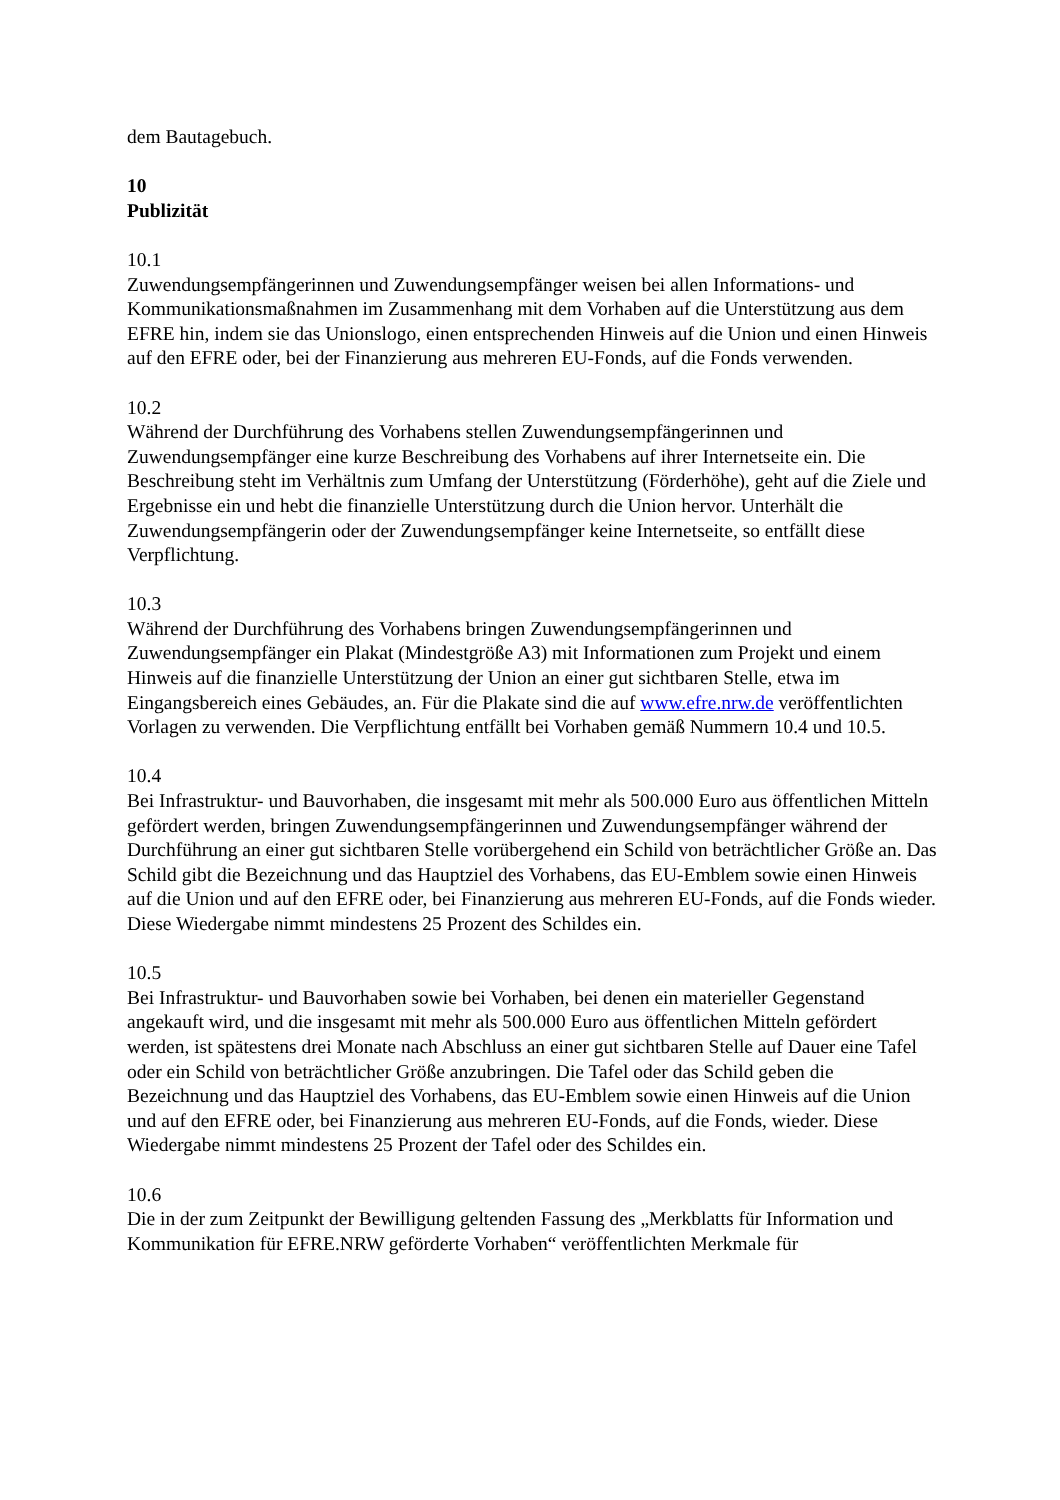dem Bautagebuch.
10
Publizität
10.1
Zuwendungsempfängerinnen und Zuwendungsempfänger weisen bei allen Informations- und Kommunikationsmaßnahmen im Zusammenhang mit dem Vorhaben auf die Unterstützung aus dem EFRE hin, indem sie das Unionslogo, einen entsprechenden Hinweis auf die Union und einen Hinweis auf den EFRE oder, bei der Finanzierung aus mehreren EU-Fonds, auf die Fonds verwenden.
10.2
Während der Durchführung des Vorhabens stellen Zuwendungsempfängerinnen und Zuwendungsempfänger eine kurze Beschreibung des Vorhabens auf ihrer Internetseite ein. Die Beschreibung steht im Verhältnis zum Umfang der Unterstützung (Förderhöhe), geht auf die Ziele und Ergebnisse ein und hebt die finanzielle Unterstützung durch die Union hervor. Unterhält die Zuwendungsempfängerin oder der Zuwendungsempfänger keine Internetseite, so entfällt diese Verpflichtung.
10.3
Während der Durchführung des Vorhabens bringen Zuwendungsempfängerinnen und Zuwendungsempfänger ein Plakat (Mindestgröße A3) mit Informationen zum Projekt und einem Hinweis auf die finanzielle Unterstützung der Union an einer gut sichtbaren Stelle, etwa im Eingangsbereich eines Gebäudes, an. Für die Plakate sind die auf www.efre.nrw.de veröffentlichten Vorlagen zu verwenden. Die Verpflichtung entfällt bei Vorhaben gemäß Nummern 10.4 und 10.5.
10.4
Bei Infrastruktur- und Bauvorhaben, die insgesamt mit mehr als 500.000 Euro aus öffentlichen Mitteln gefördert werden, bringen Zuwendungsempfängerinnen und Zuwendungsempfänger während der Durchführung an einer gut sichtbaren Stelle vorübergehend ein Schild von beträchtlicher Größe an. Das Schild gibt die Bezeichnung und das Hauptziel des Vorhabens, das EU-Emblem sowie einen Hinweis auf die Union und auf den EFRE oder, bei Finanzierung aus mehreren EU-Fonds, auf die Fonds wieder. Diese Wiedergabe nimmt mindestens 25 Prozent des Schildes ein.
10.5
Bei Infrastruktur- und Bauvorhaben sowie bei Vorhaben, bei denen ein materieller Gegenstand angekauft wird, und die insgesamt mit mehr als 500.000 Euro aus öffentlichen Mitteln gefördert werden, ist spätestens drei Monate nach Abschluss an einer gut sichtbaren Stelle auf Dauer eine Tafel oder ein Schild von beträchtlicher Größe anzubringen. Die Tafel oder das Schild geben die Bezeichnung und das Hauptziel des Vorhabens, das EU-Emblem sowie einen Hinweis auf die Union und auf den EFRE oder, bei Finanzierung aus mehreren EU-Fonds, auf die Fonds, wieder. Diese Wiedergabe nimmt mindestens 25 Prozent der Tafel oder des Schildes ein.
10.6
Die in der zum Zeitpunkt der Bewilligung geltenden Fassung des „Merkblatts für Information und Kommunikation für EFRE.NRW geförderte Vorhaben“ veröffentlichten Merkmale für